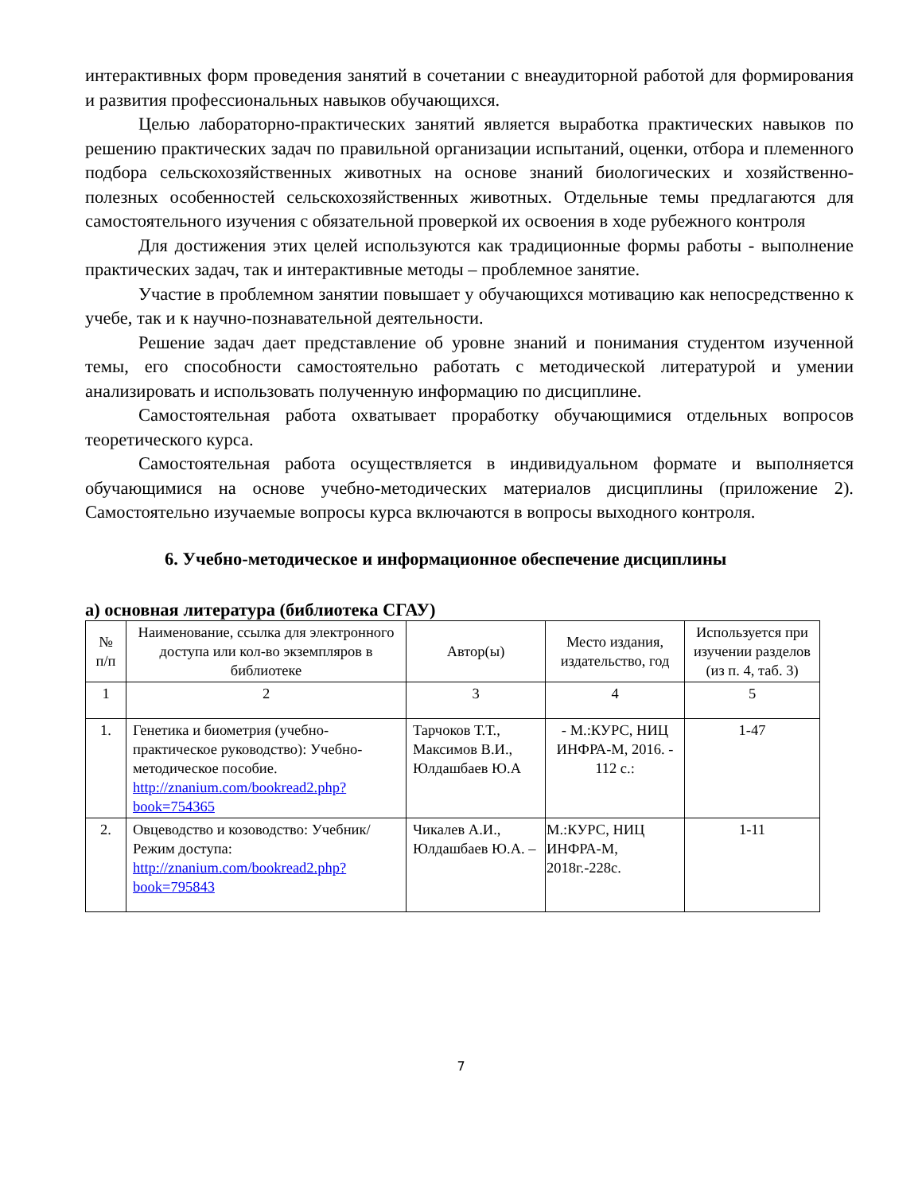интерактивных форм проведения занятий в сочетании с внеаудиторной работой для формирования и развития профессиональных навыков обучающихся.
Целью лабораторно-практических занятий является выработка практических навыков по решению практических задач по правильной организации испытаний, оценки, отбора и племенного подбора сельскохозяйственных животных на основе знаний биологических и хозяйственно-полезных особенностей сельскохозяйственных животных. Отдельные темы предлагаются для самостоятельного изучения с обязательной проверкой их освоения в ходе рубежного контроля
Для достижения этих целей используются как традиционные формы работы - выполнение практических задач, так и интерактивные методы – проблемное занятие.
Участие в проблемном занятии повышает у обучающихся мотивацию как непосредственно к учебе, так и к научно-познавательной деятельности.
Решение задач дает представление об уровне знаний и понимания студентом изученной темы, его способности самостоятельно работать с методической литературой и умении анализировать и использовать полученную информацию по дисциплине.
Самостоятельная работа охватывает проработку обучающимися отдельных вопросов теоретического курса.
Самостоятельная работа осуществляется в индивидуальном формате и выполняется обучающимися на основе учебно-методических материалов дисциплины (приложение 2). Самостоятельно изучаемые вопросы курса включаются в вопросы выходного контроля.
6. Учебно-методическое и информационное обеспечение дисциплины
а) основная литература (библиотека СГАУ)
| № п/п | Наименование, ссылка для электронного доступа или кол-во экземпляров в библиотеке | Автор(ы) | Место издания, издательство, год | Используется при изучении разделов (из п. 4, таб. 3) |
| --- | --- | --- | --- | --- |
| 1 | 2 | 3 | 4 | 5 |
| 1. | Генетика и биометрия (учебно-практическое руководство): Учебно-методическое пособие. http://znanium.com/bookread2.php?book=754365 | Тарчоков Т.Т., Максимов В.И., Юлдашбаев Ю.А | - М.:КУРС, НИЦ ИНФРА-М, 2016. - 112 с.: | 1-47 |
| 2. | Овцеводство и козоводство: Учебник/ Режим доступа: http://znanium.com/bookread2.php?book=795843 | Чикалев А.И., Юлдашбаев Ю.А. – | М.:КУРС, НИЦ ИНФРА-М, 2018г.-228с. | 1-11 |
7